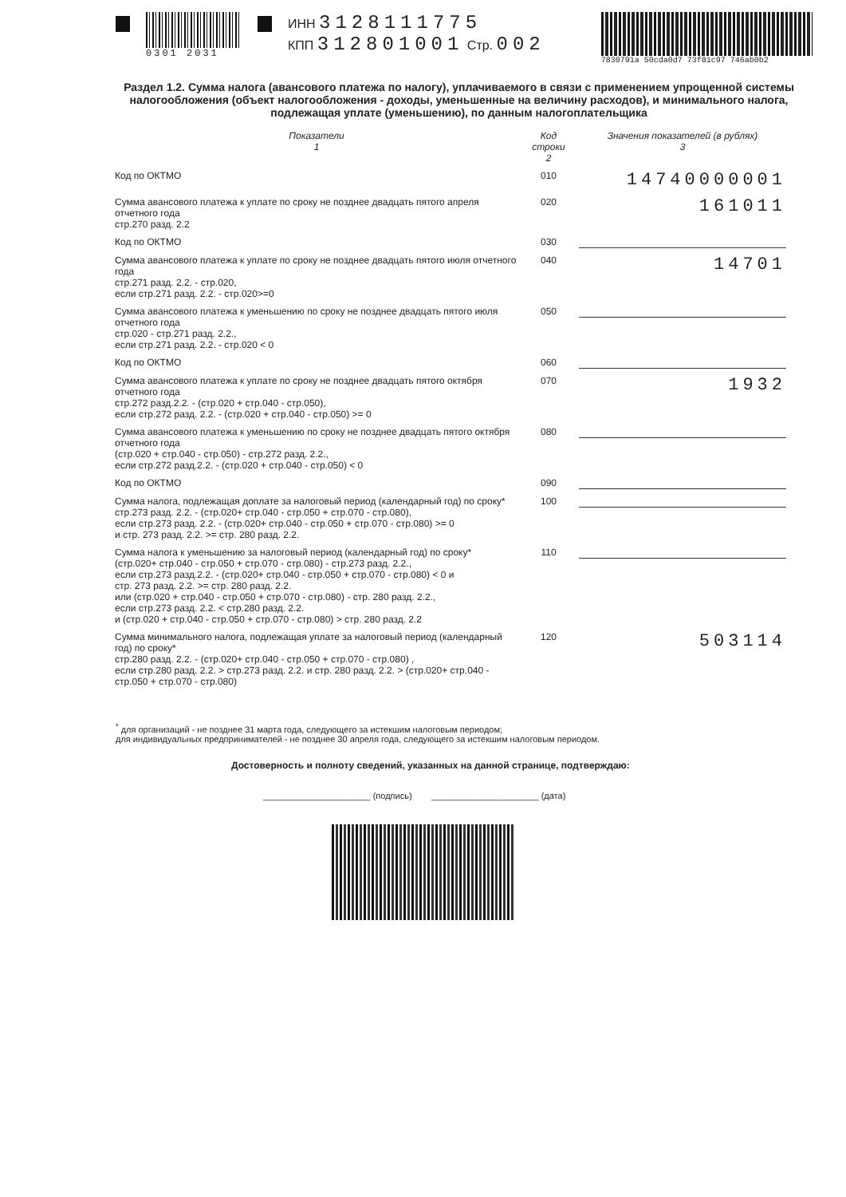0301 2031
ИНН 3128111775
КПП 312801001 Стр. 002
7830791a 50cda0d7 73f81c97 746ab0b2
Раздел 1.2. Сумма налога (авансового платежа по налогу), уплачиваемого в связи с применением упрощенной системы налогообложения (объект налогообложения - доходы, уменьшенные на величину расходов), и минимального налога, подлежащая уплате (уменьшению), по данным налогоплательщика
| Показатели 1 | Код строки 2 | Значения показателей (в рублях) 3 |
| --- | --- | --- |
| Код по ОКТМО | 010 | 14740000001 |
| Сумма авансового платежа к уплате по сроку не позднее двадцать пятого апреля отчетного года стр.270 разд. 2.2 | 020 | 161011 |
| Код по ОКТМО | 030 | |
| Сумма авансового платежа к уплате по сроку не позднее двадцать пятого июля отчетного года стр.271 разд. 2.2. - стр.020, если стр.271 разд. 2.2. - стр.020>=0 | 040 | 14701 |
| Сумма авансового платежа к уменьшению по сроку не позднее двадцать пятого июля отчетного года стр.020 - стр.271 разд. 2.2., если стр.271 разд. 2.2. - стр.020 < 0 | 050 | |
| Код по ОКТМО | 060 | |
| Сумма авансового платежа к уплате по сроку не позднее двадцать пятого октября отчетного года стр.272 разд.2.2. - (стр.020 + стр.040 - стр.050), если стр.272 разд. 2.2. - (стр.020 + стр.040 - стр.050) >= 0 | 070 | 1932 |
| Сумма авансового платежа к уменьшению по сроку не позднее двадцать пятого октября отчетного года (стр.020 + стр.040 - стр.050) - стр.272 разд. 2.2., если стр.272 разд.2.2. - (стр.020 + стр.040 - стр.050) < 0 | 080 | |
| Код по ОКТМО | 090 | |
| Сумма налога, подлежащая доплате за налоговый период (календарный год) по сроку* стр.273 разд. 2.2. - (стр.020+ стр.040 - стр.050 + стр.070 - стр.080), если стр.273 разд. 2.2. - (стр.020+ стр.040 - стр.050 + стр.070 - стр.080) >= 0 и стр. 273 разд. 2.2. >= стр. 280 разд. 2.2. | 100 | |
| Сумма налога к уменьшению за налоговый период (календарный год) по сроку* (стр.020+ стр.040 - стр.050 + стр.070 - стр.080) - стр.273 разд. 2.2., если стр.273 разд.2.2. - (стр.020+ стр.040 - стр.050 + стр.070 - стр.080) < 0 и стр. 273 разд. 2.2. >= стр. 280 разд. 2.2. или (стр.020 + стр.040 - стр.050 + стр.070 - стр.080) - стр. 280 разд. 2.2., если стр.273 разд. 2.2. < стр.280 разд. 2.2. и (стр.020 + стр.040 - стр.050 + стр.070 - стр.080) > стр. 280 разд. 2.2 | 110 | |
| Сумма минимального налога, подлежащая уплате за налоговый период (календарный год) по сроку* стр.280 разд. 2.2. - (стр.020+ стр.040 - стр.050 + стр.070 - стр.080) , если стр.280 разд. 2.2. > стр.273 разд. 2.2. и стр. 280 разд. 2.2. > (стр.020+ стр.040 - стр.050 + стр.070 - стр.080) | 120 | 503114 |
<sup>*</sup> для организаций - не позднее 31 марта года, следующего за истекшим налоговым периодом;
для индивидуальных предпринимателей - не позднее 30 апреля года, следующего за истекшим налоговым периодом.
Достоверность и полноту сведений, указанных на данной странице, подтверждаю:
______________________ (подпись) ______________________ (дата)